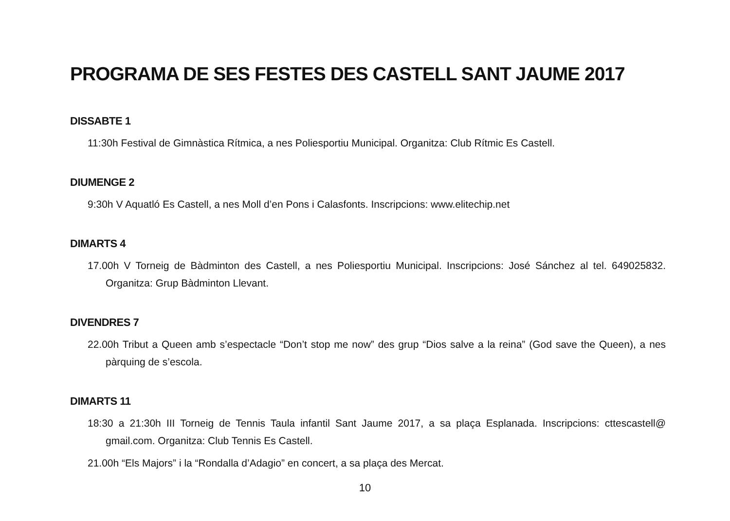PROGRAMA DE SES FESTES DES CASTELL SANT JAUME 2017
DISSABTE 1
11:30h Festival de Gimnàstica Rítmica, a nes Poliesportiu Municipal. Organitza: Club Rítmic Es Castell.
DIUMENGE 2
9:30h V Aquatló Es Castell, a nes Moll d’en Pons i Calasfonts. Inscripcions: www.elitechip.net
DIMARTS 4
17.00h V Torneig de Bàdminton des Castell, a nes Poliesportiu Municipal. Inscripcions: José Sánchez al tel. 649025832. Organitza: Grup Bàdminton Llevant.
DIVENDRES 7
22.00h Tribut a Queen amb s’espectacle “Don’t stop me now” des grup “Dios salve a la reina” (God save the Queen), a nes pàrquing de s’escola.
DIMARTS 11
18:30 a 21:30h III Torneig de Tennis Taula infantil Sant Jaume 2017, a sa plaça Esplanada. Inscripcions: cttescastell@ gmail.com. Organitza: Club Tennis Es Castell.
21.00h “Els Majors” i la “Rondalla d’Adagio” en concert, a sa plaça des Mercat.
10